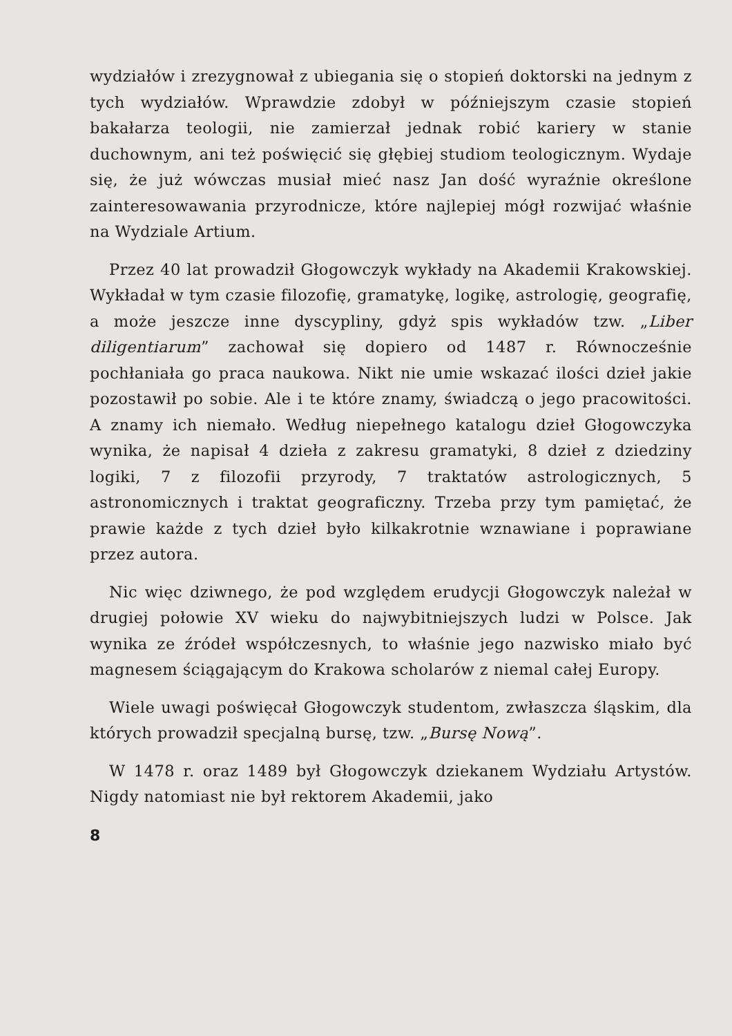wydziałów i zrezygnował z ubiegania się o stopień doktorski na jednym z tych wydziałów. Wprawdzie zdobył w późniejszym czasie stopień bakałarza teologii, nie zamierzał jednak robić kariery w stanie duchownym, ani też poświęcić się głębiej studiom teologicznym. Wydaje się, że już wówczas musiał mieć nasz Jan dość wyraźnie określone zainteresowawania przyrodnicze, które najlepiej mógł rozwijać właśnie na Wydziale Artium.
Przez 40 lat prowadził Głogowczyk wykłady na Akademii Krakowskiej. Wykładał w tym czasie filozofię, gramatykę, logikę, astrologię, geografię, a może jeszcze inne dyscypliny, gdyż spis wykładów tzw. „Liber diligentiarum” zachował się dopiero od 1487 r. Równocześnie pochłaniała go praca naukowa. Nikt nie umie wskazać ilości dzieł jakie pozostawił po sobie. Ale i te które znamy, świadczą o jego pracowitości. A znamy ich niemało. Według niepełnego katalogu dzieł Głogowczyka wynika, że napisał 4 dzieła z zakresu gramatyki, 8 dzieł z dziedziny logiki, 7 z filozofii przyrody, 7 traktatów astrologicznych, 5 astronomicznych i traktat geograficzny. Trzeba przy tym pamiętać, że prawie każde z tych dzieł było kilkakrotnie wznawiane i poprawiane przez autora.
Nic więc dziwnego, że pod względem erudycji Głogowczyk należał w drugiej połowie XV wieku do najwybitniejszych ludzi w Polsce. Jak wynika ze źródeł współczesnych, to właśnie jego nazwisko miało być magnesem ściągającym do Krakowa scholarów z niemal całej Europy.
Wiele uwagi poświęcał Głogowczyk studentom, zwłaszcza śląskim, dla których prowadził specjalną bursę, tzw. „Bursę Nową”.
W 1478 r. oraz 1489 był Głogowczyk dziekanem Wydziału Artystów. Nigdy natomiast nie był rektorem Akademii, jako
8